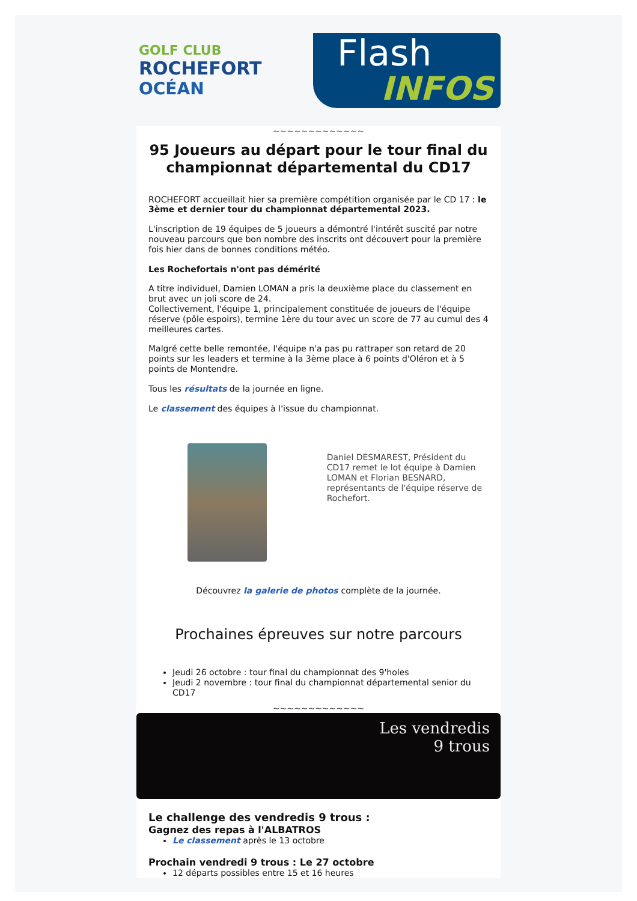GOLF CLUB
ROCHEFORT
OCÉAN
Flash
INFOS
~~~~~~~~~~~~~
95 Joueurs au départ pour le tour final du championnat départemental du CD17
ROCHEFORT accueillait hier sa première compétition organisée par le CD 17 : le 3ème et dernier tour du championnat départemental 2023.
L'inscription de 19 équipes de 5 joueurs a démontré l'intérêt suscité par notre nouveau parcours que bon nombre des inscrits ont découvert pour la première fois hier dans de bonnes conditions météo.
Les Rochefortais n'ont pas démérité
A titre individuel, Damien LOMAN a pris la deuxième place du classement en brut avec un joli score de 24.
Collectivement, l'équipe 1, principalement constituée de joueurs de l'équipe réserve (pôle espoirs), termine 1ère du tour avec un score de 77 au cumul des 4 meilleures cartes.
Malgré cette belle remontée, l'équipe n'a pas pu rattraper son retard de 20 points sur les leaders et termine à la 3ème place à 6 points d'Oléron et à 5 points de Montendre.
Tous les résultats de la journée en ligne.
Le classement des équipes à l'issue du championnat.
Daniel DESMAREST, Président du CD17 remet le lot équipe à Damien LOMAN et Florian BESNARD, représentants de l'équipe réserve de Rochefort.
Découvrez la galerie de photos complète de la journée.
Prochaines épreuves sur notre parcours
Jeudi 26 octobre : tour final du championnat des 9'holes
Jeudi 2 novembre : tour final du championnat départemental senior du CD17
~~~~~~~~~~~~~
Les vendredis
9 trous
Le challenge des vendredis 9 trous :
Gagnez des repas à l'ALBATROS
Le classement après le 13 octobre
Prochain vendredi 9 trous : Le 27 octobre
12 départs possibles entre 15 et 16 heures